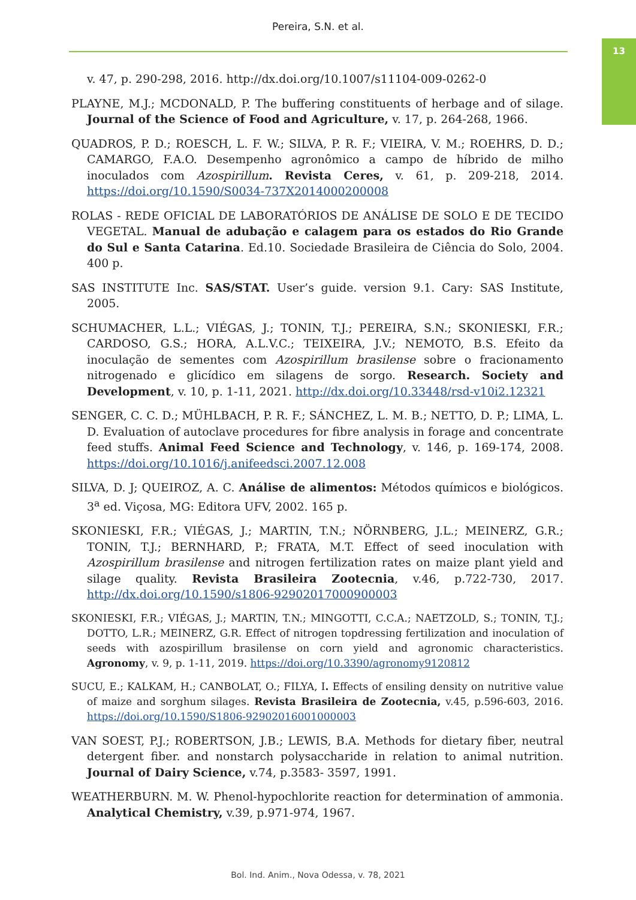Pereira, S.N. et al.
13
v. 47, p. 290-298, 2016. http://dx.doi.org/10.1007/s11104-009-0262-0
PLAYNE, M.J.; MCDONALD, P. The buffering constituents of herbage and of silage. Journal of the Science of Food and Agriculture, v. 17, p. 264-268, 1966.
QUADROS, P. D.; ROESCH, L. F. W.; SILVA, P. R. F.; VIEIRA, V. M.; ROEHRS, D. D.; CAMARGO, F.A.O. Desempenho agronômico a campo de híbrido de milho inoculados com Azospirillum. Revista Ceres, v. 61, p. 209-218, 2014. https://doi.org/10.1590/S0034-737X2014000200008
ROLAS - REDE OFICIAL DE LABORATÓRIOS DE ANÁLISE DE SOLO E DE TECIDO VEGETAL. Manual de adubação e calagem para os estados do Rio Grande do Sul e Santa Catarina. Ed.10. Sociedade Brasileira de Ciência do Solo, 2004. 400 p.
SAS INSTITUTE Inc. SAS/STAT. User’s guide. version 9.1. Cary: SAS Institute, 2005.
SCHUMACHER, L.L.; VIÉGAS, J.; TONIN, T.J.; PEREIRA, S.N.; SKONIESKI, F.R.; CARDOSO, G.S.; HORA, A.L.V.C.; TEIXEIRA, J.V.; NEMOTO, B.S. Efeito da inoculação de sementes com Azospirillum brasilense sobre o fracionamento nitrogenado e glicídico em silagens de sorgo. Research. Society and Development, v. 10, p. 1-11, 2021. http://dx.doi.org/10.33448/rsd-v10i2.12321
SENGER, C. C. D.; MÜHLBACH, P. R. F.; SÁNCHEZ, L. M. B.; NETTO, D. P.; LIMA, L. D. Evaluation of autoclave procedures for fibre analysis in forage and concentrate feed stuffs. Animal Feed Science and Technology, v. 146, p. 169-174, 2008. https://doi.org/10.1016/j.anifeedsci.2007.12.008
SILVA, D. J; QUEIROZ, A. C. Análise de alimentos: Métodos químicos e biológicos. 3<sup>a</sup> ed. Viçosa, MG: Editora UFV, 2002. 165 p.
SKONIESKI, F.R.; VIÉGAS, J.; MARTIN, T.N.; NÖRNBERG, J.L.; MEINERZ, G.R.; TONIN, T.J.; BERNHARD, P.; FRATA, M.T. Effect of seed inoculation with Azospirillum brasilense and nitrogen fertilization rates on maize plant yield and silage quality. Revista Brasileira Zootecnia, v.46, p.722-730, 2017. http://dx.doi.org/10.1590/s1806-92902017000900003
SKONIESKI, F.R.; VIÉGAS, J.; MARTIN, T.N.; MINGOTTI, C.C.A.; NAETZOLD, S.; TONIN, T.J.; DOTTO, L.R.; MEINERZ, G.R. Effect of nitrogen topdressing fertilization and inoculation of seeds with azospirillum brasilense on corn yield and agronomic characteristics. Agronomy, v. 9, p. 1-11, 2019. https://doi.org/10.3390/agronomy9120812
SUCU, E.; KALKAM, H.; CANBOLAT, O.; FILYA, I. Effects of ensiling density on nutritive value of maize and sorghum silages. Revista Brasileira de Zootecnia, v.45, p.596-603, 2016. https://doi.org/10.1590/S1806-92902016001000003
VAN SOEST, P.J.; ROBERTSON, J.B.; LEWIS, B.A. Methods for dietary fiber, neutral detergent fiber. and nonstarch polysaccharide in relation to animal nutrition. Journal of Dairy Science, v.74, p.3583- 3597, 1991.
WEATHERBURN. M. W. Phenol-hypochlorite reaction for determination of ammonia. Analytical Chemistry, v.39, p.971-974, 1967.
Bol. Ind. Anim., Nova Odessa, v. 78, 2021